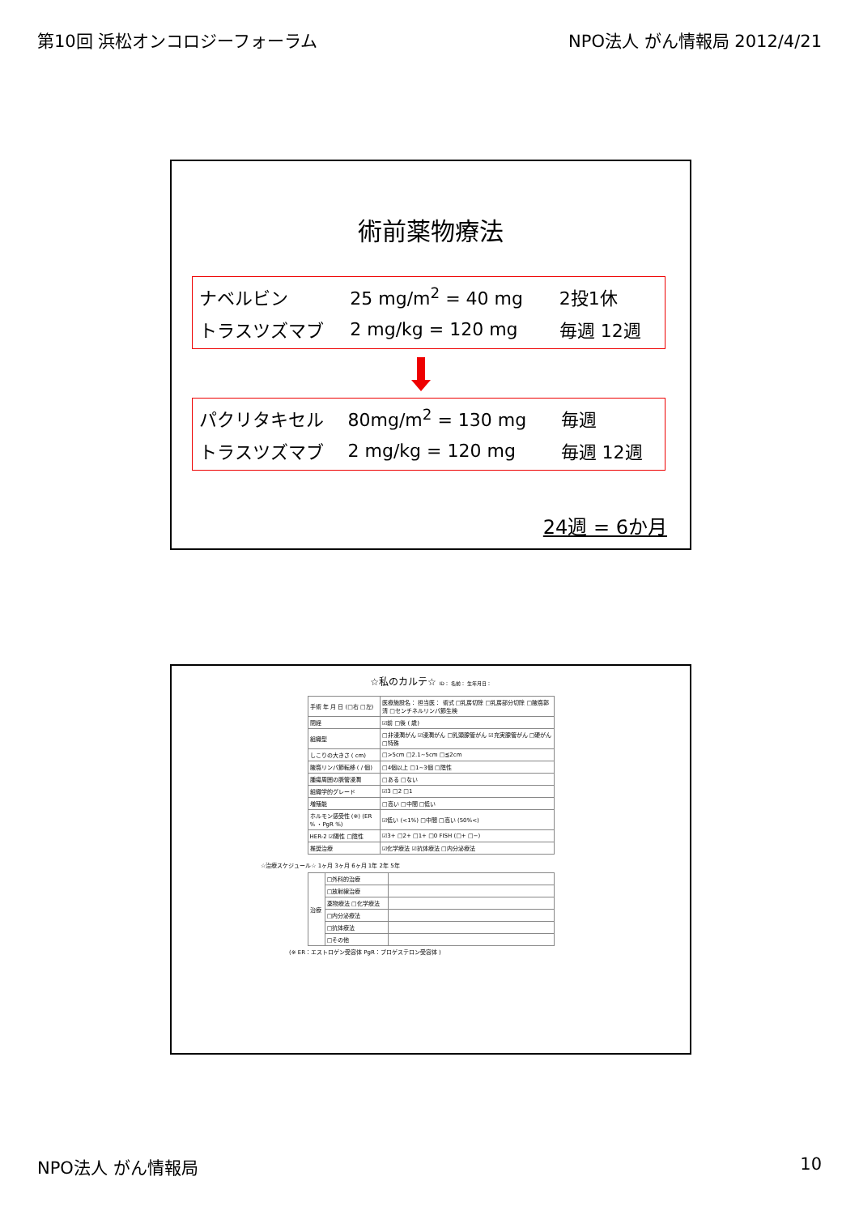第10回 浜松オンコロジーフォーラム NPO法人 がん情報局 2012/4/21
術前薬物療法
| ナベルビン | 25 mg/m<sup>2</sup> = 40 mg | 2投1休 |
| トラスツズマブ | 2 mg/kg = 120 mg | 毎週 12週 |
| パクリタキセル | 80mg/m<sup>2</sup> = 130 mg | 毎週 |
| トラスツズマブ | 2 mg/kg = 120 mg | 毎週 12週 |
24週 = 6か月
☆私のカルテ☆ ID： 名前： 生年月日：
| 手術 年 月 日 (□右 □左) | 医療施設名： 担当医： 術式 □乳房切除 □乳房部分切除 □腋窩郭清 □センチネルリンパ節生検 |
| 閉経 | ☑前 □後 ( 歳) |
| 組織型 | □非浸潤がん ☑浸潤がん □乳頭腺管がん ☑充実腺管がん □硬がん □特殊 |
| しこりの大きさ ( cm) | □>5cm □2.1~5cm □≦2cm |
| 腋窩リンパ節転移 ( / 個) | □4個以上 □1~3個 □陰性 |
| 腫瘍周囲の脈管浸潤 | □ある □ない |
| 組織学的グレード | ☑3 □2 □1 |
| 増殖能 | □高い □中間 □低い |
| ホルモン感受性 (※) (ER % ・PgR %) | ☑低い (<1%) □中間 □高い (50%<) |
| HER-2 ☑陽性 □陰性 | ☑3+ □2+ □1+ □0 FISH (□+ □−) |
| 推奨治療 | ☑化学療法 ☑抗体療法 □内分泌療法 |
☆治療スケジュール☆ 1ヶ月 3ヶ月 6ヶ月 1年 2年 5年
| 治療 | □外科的治療 | |
| | □放射線治療 | |
| | 薬物療法 □化学療法 | |
| | □内分泌療法 | |
| | □抗体療法 | |
| | □その他 | |
(※ ER：エストロゲン受容体 PgR：プロゲステロン受容体 )
NPO法人 がん情報局 10